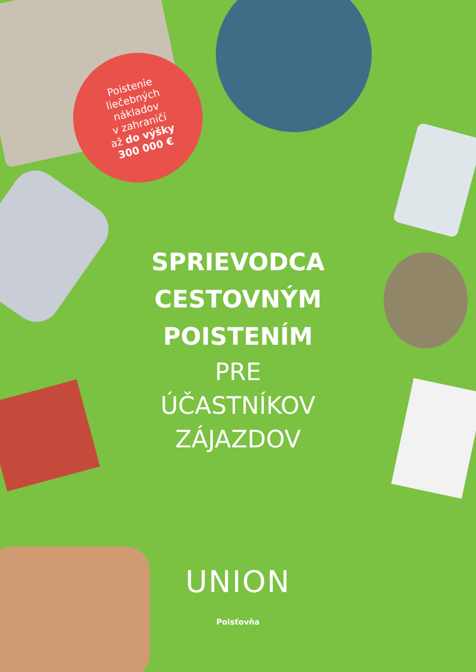Poistenie
liečebných
nákladov
v zahraničí
až do výšky
300 000 €
SPRIEVODCA
CESTOVNÝM
POISTENÍM
PRE
ÚČASTNÍKOV
ZÁJAZDOV
UNION
Poisťovňa